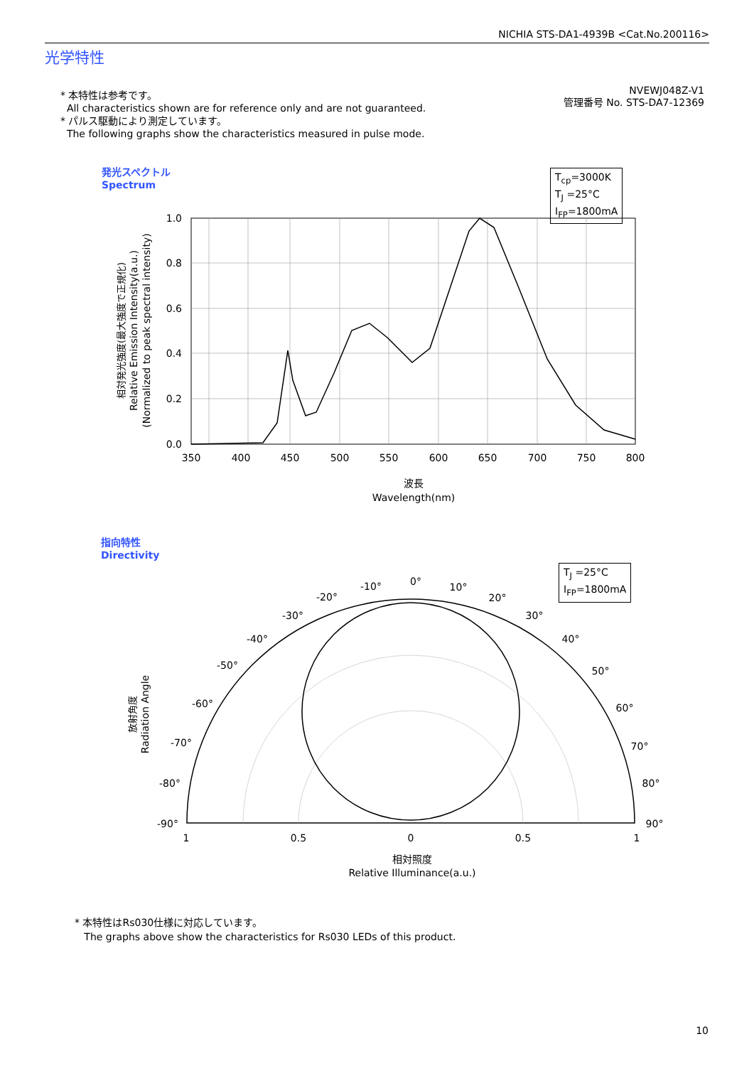NICHIA STS-DA1-4939B <Cat.No.200116>
光学特性
* 本特性は参考です。
All characteristics shown are for reference only and are not guaranteed.
* パルス駆動により測定しています。
The following graphs show the characteristics measured in pulse mode.
NVEWJ048Z-V1
管理番号 No. STS-DA7-12369
発光スペクトル
Spectrum
T<sub>cp</sub>=3000K
T<sub>J</sub> =25°C
I<sub>FP</sub>=1800mA
1.0
0.8
0.6
0.4
0.2
0.0
350
400
450
500
550
600
650
700
750
800
波長
Wavelength(nm)
相対発光強度(最大強度で正規化)
Relative Emission Intensity(a.u.)
(Normalized to peak spectral intensity)
指向特性
Directivity
T<sub>J</sub> =25°C
I<sub>FP</sub>=1800mA
0°
10°
20°
30°
40°
50°
60°
70°
80°
90°
-10°
-20°
-30°
-40°
-50°
-60°
-70°
-80°
-90°
1
0.5
0
0.5
1
相対照度
Relative Illuminance(a.u.)
放射角度
Radiation Angle
* 本特性はRs030仕様に対応しています。
The graphs above show the characteristics for Rs030 LEDs of this product.
10